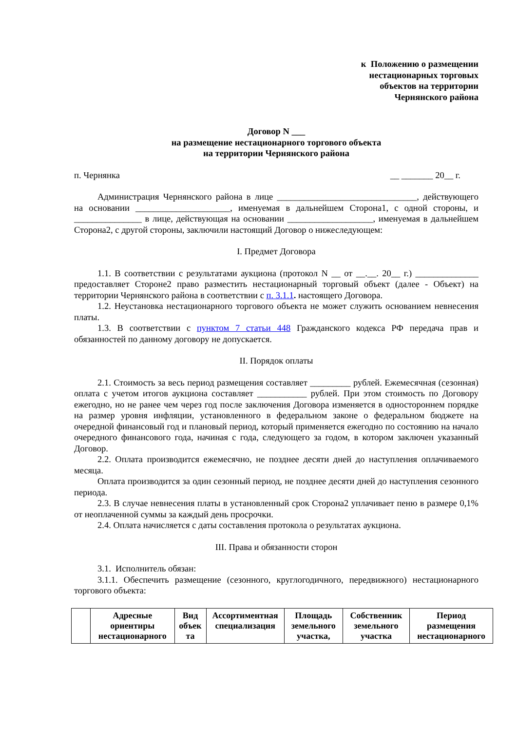к Положению о размещении
нестационарных торговых
объектов на территории
Чернянского района
Договор N ___
на размещение нестационарного торгового объекта
на территории Чернянского района
п. Чернянка __ _______ 20__ г.
Администрация Чернянского района в лице _______________________________, действующего на основании _____________________, именуемая в дальнейшем Сторона1, с одной стороны, и _______________ в лице, действующая на основании ___________________, именуемая в дальнейшем Сторона2, с другой стороны, заключили настоящий Договор о нижеследующем:
I. Предмет Договора
1.1. В соответствии с результатами аукциона (протокол N __ от __.__. 20__ г.) ______________ предоставляет Стороне2 право разместить нестационарный торговый объект (далее - Объект) на территории Чернянского района в соответствии с п. 3.1.1. настоящего Договора.
1.2. Неустановка нестационарного торгового объекта не может служить основанием невнесения платы.
1.3. В соответствии с пунктом 7 статьи 448 Гражданского кодекса РФ передача прав и обязанностей по данному договору не допускается.
II. Порядок оплаты
2.1. Стоимость за весь период размещения составляет _________ рублей. Ежемесячная (сезонная) оплата с учетом итогов аукциона составляет ___________ рублей. При этом стоимость по Договору ежегодно, но не ранее чем через год после заключения Договора изменяется в одностороннем порядке на размер уровня инфляции, установленного в федеральном законе о федеральном бюджете на очередной финансовый год и плановый период, который применяется ежегодно по состоянию на начало очередного финансового года, начиная с года, следующего за годом, в котором заключен указанный Договор.
2.2. Оплата производится ежемесячно, не позднее десяти дней до наступления оплачиваемого месяца.
Оплата производится за один сезонный период, не позднее десяти дней до наступления сезонного периода.
2.3. В случае невнесения платы в установленный срок Сторона2 уплачивает пеню в размере 0,1% от неоплаченной суммы за каждый день просрочки.
2.4. Оплата начисляется с даты составления протокола о результатах аукциона.
III. Права и обязанности сторон
3.1. Исполнитель обязан:
3.1.1. Обеспечить размещение (сезонного, круглогодичного, передвижного) нестационарного торгового объекта:
| | Адресные ориентиры нестационарного | Вид объек та | Ассортиментная специализация | Площадь земельного участка, | Собственник земельного участка | Период размещения нестационарного |